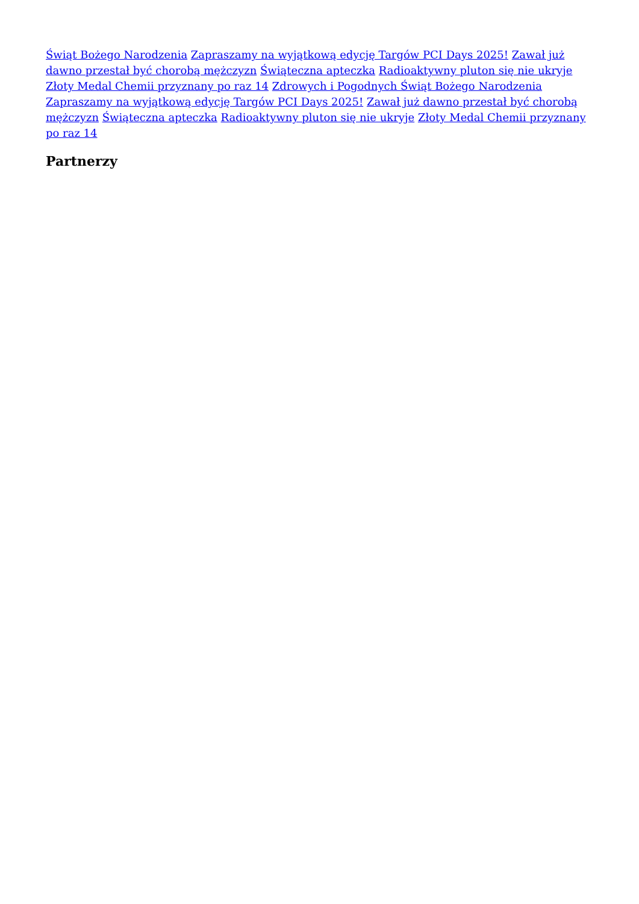Świąt Bożego Narodzenia Zapraszamy na wyjątkową edycję Targów PCI Days 2025! Zawał już dawno przestał być chorobą mężczyzn Świąteczna apteczka Radioaktywny pluton się nie ukryje Złoty Medal Chemii przyznany po raz 14 Zdrowych i Pogodnych Świąt Bożego Narodzenia Zapraszamy na wyjątkową edycję Targów PCI Days 2025! Zawał już dawno przestał być chorobą mężczyzn Świąteczna apteczka Radioaktywny pluton się nie ukryje Złoty Medal Chemii przyznany po raz 14
Partnerzy